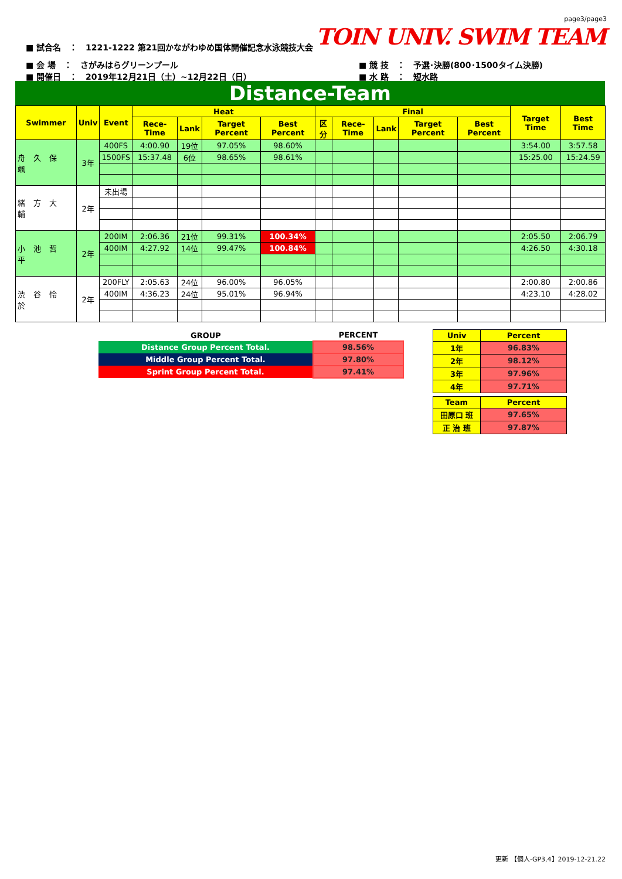page3/page3
TOIN UNIV. SWIM TEAM
■ 試合名　：　1221-1222 第21回かながわゆめ国体開催記念水泳競技大会
■ 会 場　：　さがみはらグリーンプール
■ 開催日　：　2019年12月21日（土）~12月22日（日）
■ 競 技　：　予選･決勝(800･1500タイム決勝)
■ 水 路　：　短水路
Distance-Team
| Swimmer | Univ | Event | Heat | | | | Final | | | | | Target Time | Best Time |
| --- | --- | --- | --- | --- | --- | --- | --- | --- | --- | --- | --- | --- | --- |
| | | | Rece-Time | Lank | Target Percent | Best Percent | 区分 | Rece-Time | Lank | Target Percent | Best Percent | | |
| 舟久保颯 | 3年 | 400FS | 4:00.90 | 19位 | 97.05% | 98.60% | | | | | | 3:54.00 | 3:57.58 |
| | | 1500FS | 15:37.48 | 6位 | 98.65% | 98.61% | | | | | | 15:25.00 | 15:24.59 |
| 緒方大輔 | 2年 | 未出場 | | | | | | | | | | | |
| 小池哲平 | 2年 | 200IM | 2:06.36 | 21位 | 99.31% | 100.34% | | | | | | 2:05.50 | 2:06.79 |
| | | 400IM | 4:27.92 | 14位 | 99.47% | 100.84% | | | | | | 4:26.50 | 4:30.18 |
| 渋谷怜於 | 2年 | 200FLY | 2:05.63 | 24位 | 96.00% | 96.05% | | | | | | 2:00.80 | 2:00.86 |
| | | 400IM | 4:36.23 | 24位 | 95.01% | 96.94% | | | | | | 4:23.10 | 4:28.02 |
| GROUP | PERCENT |
| --- | --- |
| Distance Group Percent Total. | 98.56% |
| Middle Group Percent Total. | 97.80% |
| Sprint Group Percent Total. | 97.41% |
| Univ | Percent |
| --- | --- |
| 1年 | 96.83% |
| 2年 | 98.12% |
| 3年 | 97.96% |
| 4年 | 97.71% |
| Team | Percent |
| --- | --- |
| 田原口 班 | 97.65% |
| 正 治 班 | 97.87% |
更新 【個人-GP3,4】2019-12-21.22